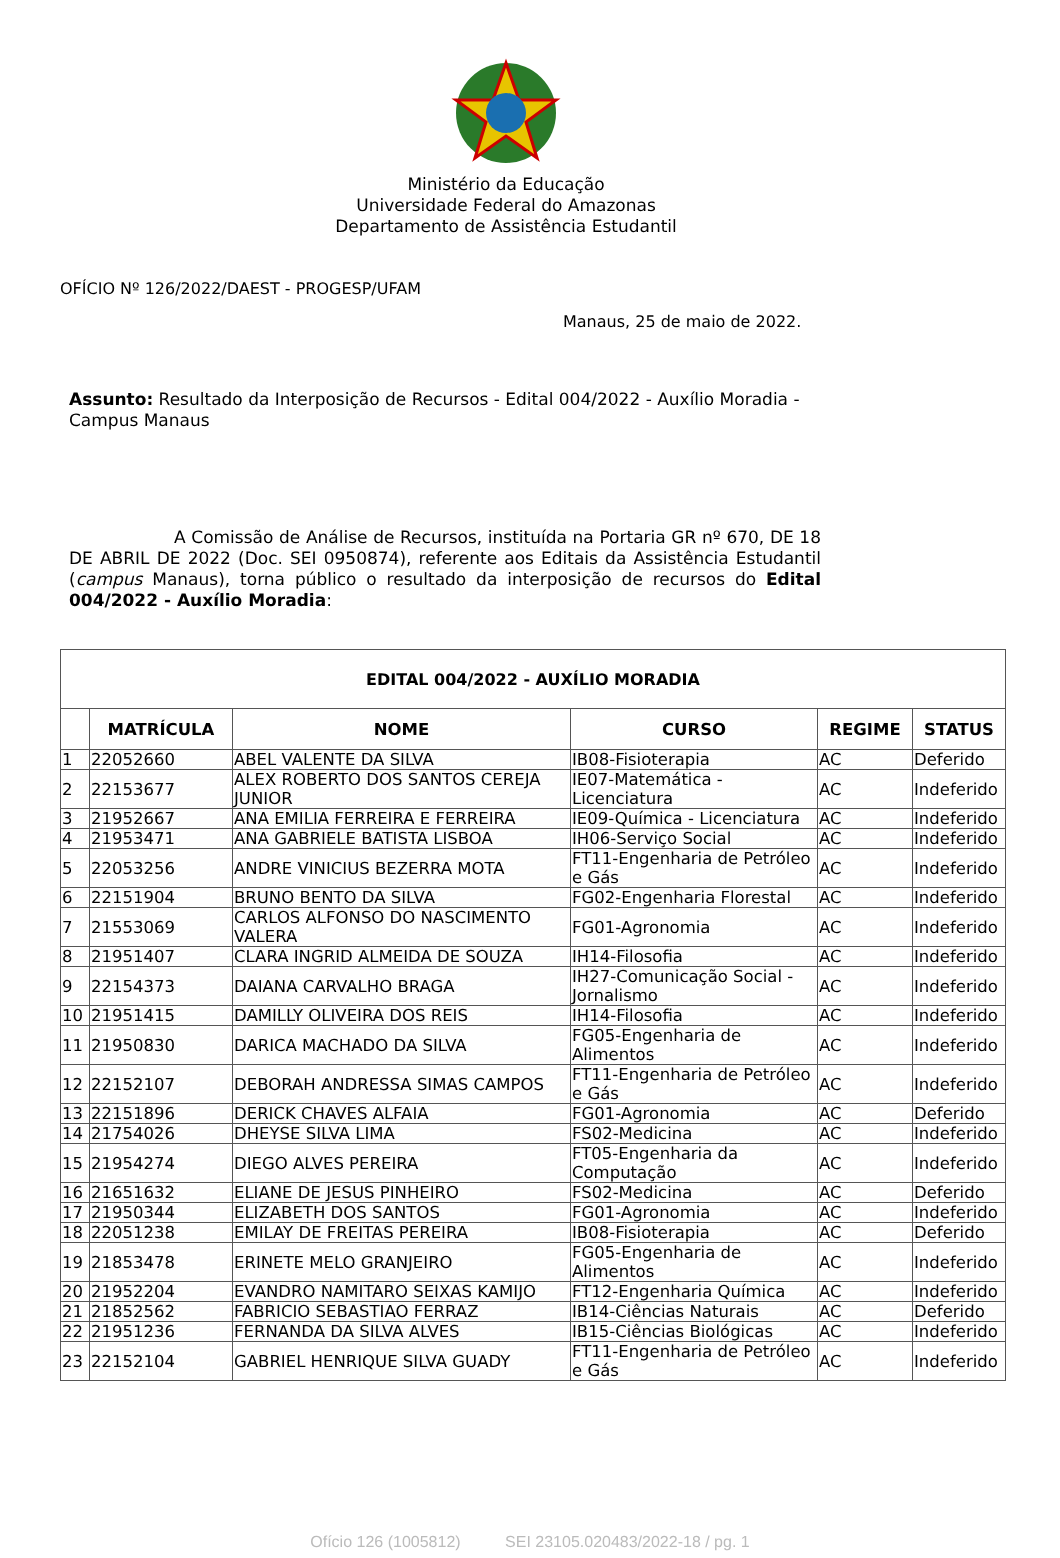Ministério da Educação
Universidade Federal do Amazonas
Departamento de Assistência Estudantil
OFÍCIO Nº 126/2022/DAEST - PROGESP/UFAM
Manaus, 25 de maio de 2022.
Assunto: Resultado da Interposição de Recursos - Edital 004/2022 - Auxílio Moradia - Campus Manaus
A Comissão de Análise de Recursos, instituída na Portaria GR nº 670, DE 18 DE ABRIL DE 2022 (Doc. SEI 0950874), referente aos Editais da Assistência Estudantil (campus Manaus), torna público o resultado da interposição de recursos do Edital 004/2022 - Auxílio Moradia:
| EDITAL 004/2022 - AUXÍLIO MORADIA | | | | | |
| --- | --- | --- | --- | --- | --- |
| | MATRÍCULA | NOME | CURSO | REGIME | STATUS |
| 1 | 22052660 | ABEL VALENTE DA SILVA | IB08-Fisioterapia | AC | Deferido |
| 2 | 22153677 | ALEX ROBERTO DOS SANTOS CEREJA JUNIOR | IE07-Matemática - Licenciatura | AC | Indeferido |
| 3 | 21952667 | ANA EMILIA FERREIRA E FERREIRA | IE09-Química - Licenciatura | AC | Indeferido |
| 4 | 21953471 | ANA GABRIELE BATISTA LISBOA | IH06-Serviço Social | AC | Indeferido |
| 5 | 22053256 | ANDRE VINICIUS BEZERRA MOTA | FT11-Engenharia de Petróleo e Gás | AC | Indeferido |
| 6 | 22151904 | BRUNO BENTO DA SILVA | FG02-Engenharia Florestal | AC | Indeferido |
| 7 | 21553069 | CARLOS ALFONSO DO NASCIMENTO VALERA | FG01-Agronomia | AC | Indeferido |
| 8 | 21951407 | CLARA INGRID ALMEIDA DE SOUZA | IH14-Filosofia | AC | Indeferido |
| 9 | 22154373 | DAIANA CARVALHO BRAGA | IH27-Comunicação Social - Jornalismo | AC | Indeferido |
| 10 | 21951415 | DAMILLY OLIVEIRA DOS REIS | IH14-Filosofia | AC | Indeferido |
| 11 | 21950830 | DARICA MACHADO DA SILVA | FG05-Engenharia de Alimentos | AC | Indeferido |
| 12 | 22152107 | DEBORAH ANDRESSA SIMAS CAMPOS | FT11-Engenharia de Petróleo e Gás | AC | Indeferido |
| 13 | 22151896 | DERICK CHAVES ALFAIA | FG01-Agronomia | AC | Deferido |
| 14 | 21754026 | DHEYSE SILVA LIMA | FS02-Medicina | AC | Indeferido |
| 15 | 21954274 | DIEGO ALVES PEREIRA | FT05-Engenharia da Computação | AC | Indeferido |
| 16 | 21651632 | ELIANE DE JESUS PINHEIRO | FS02-Medicina | AC | Deferido |
| 17 | 21950344 | ELIZABETH DOS SANTOS | FG01-Agronomia | AC | Indeferido |
| 18 | 22051238 | EMILAY DE FREITAS PEREIRA | IB08-Fisioterapia | AC | Deferido |
| 19 | 21853478 | ERINETE MELO GRANJEIRO | FG05-Engenharia de Alimentos | AC | Indeferido |
| 20 | 21952204 | EVANDRO NAMITARO SEIXAS KAMIJO | FT12-Engenharia Química | AC | Indeferido |
| 21 | 21852562 | FABRICIO SEBASTIAO FERRAZ | IB14-Ciências Naturais | AC | Deferido |
| 22 | 21951236 | FERNANDA DA SILVA ALVES | IB15-Ciências Biológicas | AC | Indeferido |
| 23 | 22152104 | GABRIEL HENRIQUE SILVA GUADY | FT11-Engenharia de Petróleo e Gás | AC | Indeferido |
Ofício 126 (1005812) SEI 23105.020483/2022-18 / pg. 1